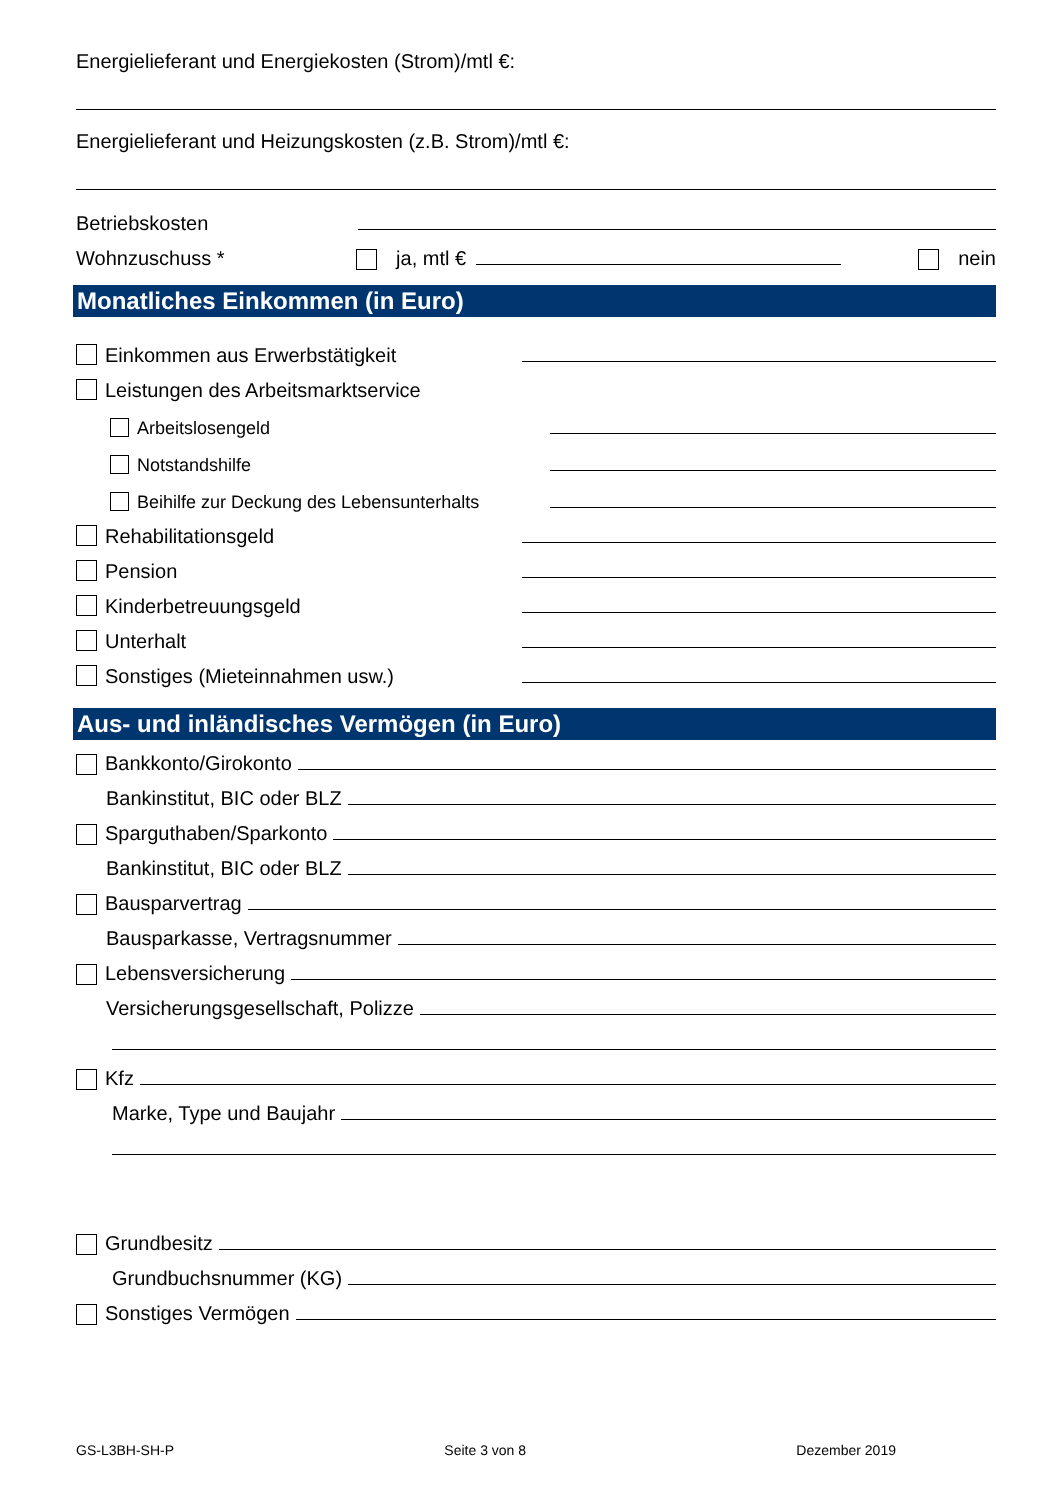Energielieferant und Energiekosten (Strom)/mtl €:
Energielieferant und Heizungskosten (z.B. Strom)/mtl €:
Betriebskosten
Wohnzuschuss * ja, mtl € nein
Monatliches Einkommen (in Euro)
Einkommen aus Erwerbstätigkeit
Leistungen des Arbeitsmarktservice
Arbeitslosengeld
Notstandshilfe
Beihilfe zur Deckung des Lebensunterhalts
Rehabilitationsgeld
Pension
Kinderbetreuungsgeld
Unterhalt
Sonstiges (Mieteinnahmen usw.)
Aus- und inländisches Vermögen (in Euro)
Bankkonto/Girokonto
Bankinstitut, BIC oder BLZ
Sparguthaben/Sparkonto
Bankinstitut, BIC oder BLZ
Bausparvertrag
Bausparkasse, Vertragsnummer
Lebensversicherung
Versicherungsgesellschaft, Polizze
Kfz
Marke, Type und Baujahr
Grundbesitz
Grundbuchsnummer (KG)
Sonstiges Vermögen
GS-L3BH-SH-P Seite 3 von 8 Dezember 2019